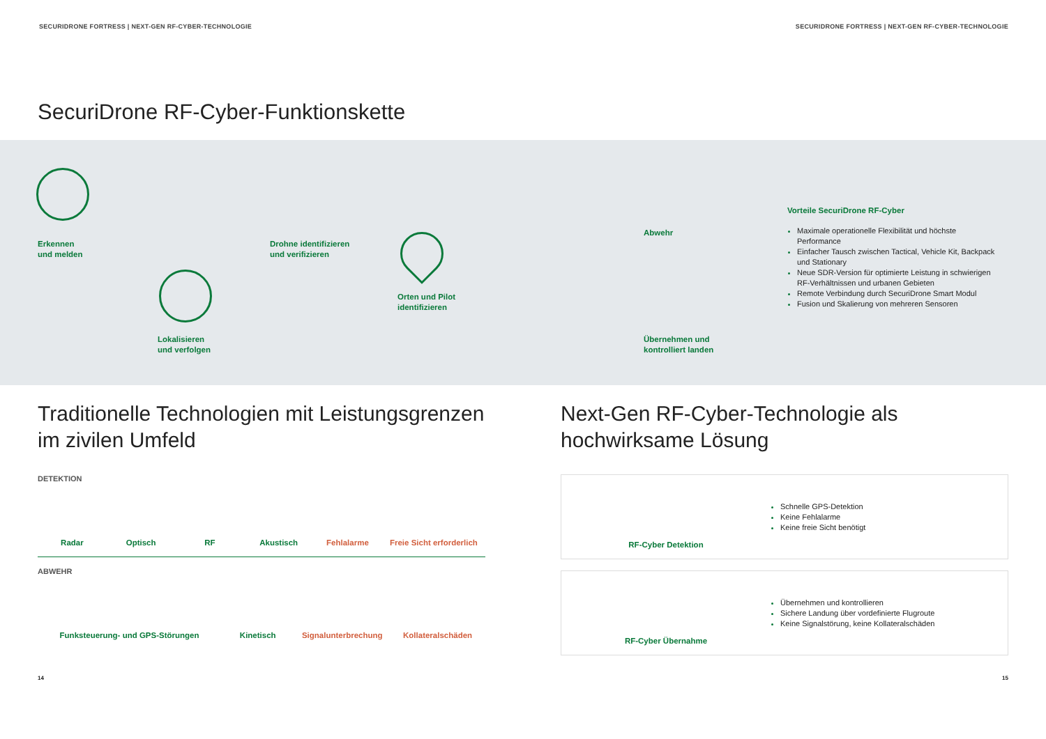SECURIDRONE FORTRESS | NEXT-GEN RF-CYBER-TECHNOLOGIE SECURIDRONE FORTRESS | NEXT-GEN RF-CYBER-TECHNOLOGIE
SecuriDrone RF-Cyber-Funktionskette
Erkennen
und melden
Lokalisieren
und verfolgen
Drohne identifizieren
und verifizieren
Orten und Pilot
identifizieren
Abwehr
Übernehmen und
kontrolliert landen
Vorteile SecuriDrone RF-Cyber
Maximale operationelle Flexibilität und höchste Performance
Einfacher Tausch zwischen Tactical, Vehicle Kit, Backpack und Stationary
Neue SDR-Version für optimierte Leistung in schwierigen RF-Verhältnissen und urbanen Gebieten
Remote Verbindung durch SecuriDrone Smart Modul
Fusion und Skalierung von mehreren Sensoren
Traditionelle Technologien mit Leistungsgrenzen im zivilen Umfeld
DETEKTION
Radar Optisch RF Akustisch Fehlalarme Freie Sicht erforderlich
ABWEHR
Funksteuerung- und GPS-Störungen
Kinetisch Signalunterbrechung Kollateralschäden
Next-Gen RF-Cyber-Technologie als hochwirksame Lösung
RF-Cyber Detektion
Schnelle GPS-Detektion
Keine Fehlalarme
Keine freie Sicht benötigt
RF-Cyber Übernahme
Übernehmen und kontrollieren
Sichere Landung über vordefinierte Flugroute
Keine Signalstörung, keine Kollateralschäden
14 15